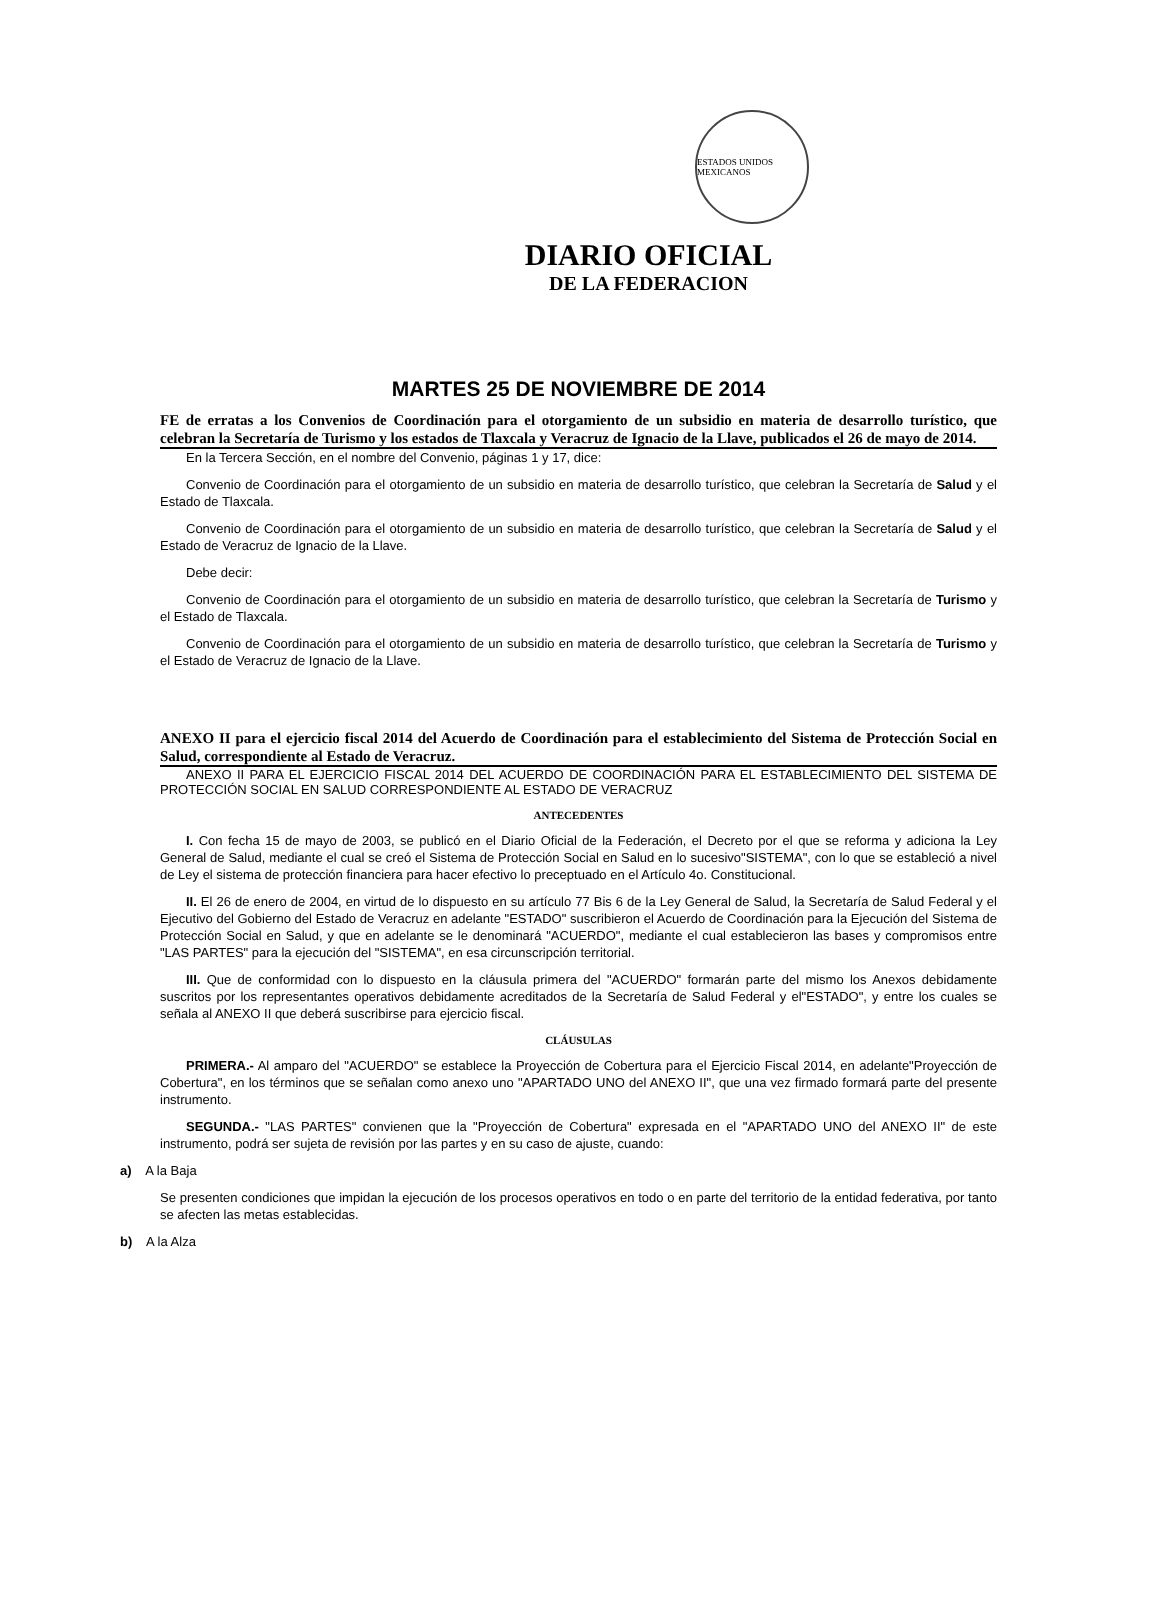ESTADOS UNIDOS MEXICANOS
DIARIO OFICIAL
DE LA FEDERACION
MARTES 25 DE NOVIEMBRE DE 2014
FE de erratas a los Convenios de Coordinación para el otorgamiento de un subsidio en materia de desarrollo turístico, que celebran la Secretaría de Turismo y los estados de Tlaxcala y Veracruz de Ignacio de la Llave, publicados el 26 de mayo de 2014.
En la Tercera Sección, en el nombre del Convenio, páginas 1 y 17, dice:
Convenio de Coordinación para el otorgamiento de un subsidio en materia de desarrollo turístico, que celebran la Secretaría de Salud y el Estado de Tlaxcala.
Convenio de Coordinación para el otorgamiento de un subsidio en materia de desarrollo turístico, que celebran la Secretaría de Salud y el Estado de Veracruz de Ignacio de la Llave.
Debe decir:
Convenio de Coordinación para el otorgamiento de un subsidio en materia de desarrollo turístico, que celebran la Secretaría de Turismo y el Estado de Tlaxcala.
Convenio de Coordinación para el otorgamiento de un subsidio en materia de desarrollo turístico, que celebran la Secretaría de Turismo y el Estado de Veracruz de Ignacio de la Llave.
ANEXO II para el ejercicio fiscal 2014 del Acuerdo de Coordinación para el establecimiento del Sistema de Protección Social en Salud, correspondiente al Estado de Veracruz.
ANEXO II PARA EL EJERCICIO FISCAL 2014 DEL ACUERDO DE COORDINACIÓN PARA EL ESTABLECIMIENTO DEL SISTEMA DE PROTECCIÓN SOCIAL EN SALUD CORRESPONDIENTE AL ESTADO DE VERACRUZ
ANTECEDENTES
I. Con fecha 15 de mayo de 2003, se publicó en el Diario Oficial de la Federación, el Decreto por el que se reforma y adiciona la Ley General de Salud, mediante el cual se creó el Sistema de Protección Social en Salud en lo sucesivo"SISTEMA", con lo que se estableció a nivel de Ley el sistema de protección financiera para hacer efectivo lo preceptuado en el Artículo 4o. Constitucional.
II. El 26 de enero de 2004, en virtud de lo dispuesto en su artículo 77 Bis 6 de la Ley General de Salud, la Secretaría de Salud Federal y el Ejecutivo del Gobierno del Estado de Veracruz en adelante "ESTADO" suscribieron el Acuerdo de Coordinación para la Ejecución del Sistema de Protección Social en Salud, y que en adelante se le denominará "ACUERDO", mediante el cual establecieron las bases y compromisos entre "LAS PARTES" para la ejecución del "SISTEMA", en esa circunscripción territorial.
III. Que de conformidad con lo dispuesto en la cláusula primera del "ACUERDO" formarán parte del mismo los Anexos debidamente suscritos por los representantes operativos debidamente acreditados de la Secretaría de Salud Federal y el"ESTADO", y entre los cuales se señala al ANEXO II que deberá suscribirse para ejercicio fiscal.
CLÁUSULAS
PRIMERA.- Al amparo del "ACUERDO" se establece la Proyección de Cobertura para el Ejercicio Fiscal 2014, en adelante"Proyección de Cobertura", en los términos que se señalan como anexo uno "APARTADO UNO del ANEXO II", que una vez firmado formará parte del presente instrumento.
SEGUNDA.- "LAS PARTES" convienen que la "Proyección de Cobertura" expresada en el "APARTADO UNO del ANEXO II" de este instrumento, podrá ser sujeta de revisión por las partes y en su caso de ajuste, cuando:
a) A la Baja
Se presenten condiciones que impidan la ejecución de los procesos operativos en todo o en parte del territorio de la entidad federativa, por tanto se afecten las metas establecidas.
b) A la Alza